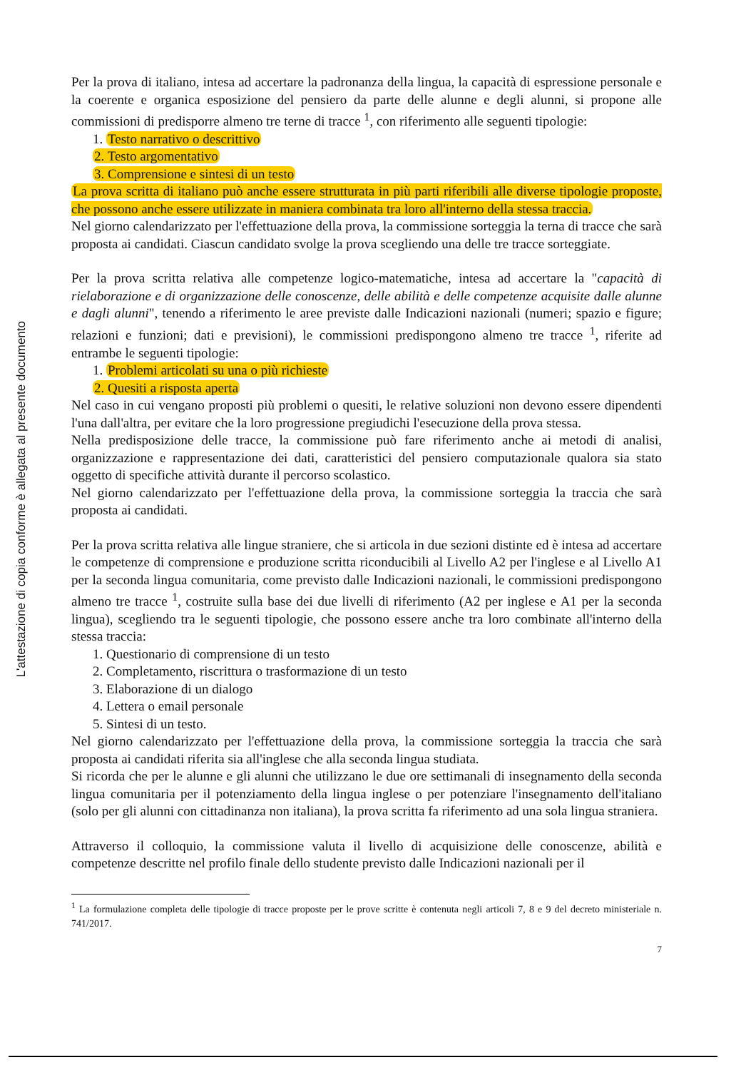L'attestazione di copia conforme è allegata al presente documento
Per la prova di italiano, intesa ad accertare la padronanza della lingua, la capacità di espressione personale e la coerente e organica esposizione del pensiero da parte delle alunne e degli alunni, si propone alle commissioni di predisporre almeno tre terne di tracce <sup>1</sup>, con riferimento alle seguenti tipologie:
1. Testo narrativo o descrittivo
2. Testo argomentativo
3. Comprensione e sintesi di un testo
La prova scritta di italiano può anche essere strutturata in più parti riferibili alle diverse tipologie proposte, che possono anche essere utilizzate in maniera combinata tra loro all'interno della stessa traccia.
Nel giorno calendarizzato per l'effettuazione della prova, la commissione sorteggia la terna di tracce che sarà proposta ai candidati. Ciascun candidato svolge la prova scegliendo una delle tre tracce sorteggiate.
Per la prova scritta relativa alle competenze logico-matematiche, intesa ad accertare la "capacità di rielaborazione e di organizzazione delle conoscenze, delle abilità e delle competenze acquisite dalle alunne e dagli alunni", tenendo a riferimento le aree previste dalle Indicazioni nazionali (numeri; spazio e figure; relazioni e funzioni; dati e previsioni), le commissioni predispongono almeno tre tracce <sup>1</sup>, riferite ad entrambe le seguenti tipologie:
1. Problemi articolati su una o più richieste
2. Quesiti a risposta aperta
Nel caso in cui vengano proposti più problemi o quesiti, le relative soluzioni non devono essere dipendenti l'una dall'altra, per evitare che la loro progressione pregiudichi l'esecuzione della prova stessa.
Nella predisposizione delle tracce, la commissione può fare riferimento anche ai metodi di analisi, organizzazione e rappresentazione dei dati, caratteristici del pensiero computazionale qualora sia stato oggetto di specifiche attività durante il percorso scolastico.
Nel giorno calendarizzato per l'effettuazione della prova, la commissione sorteggia la traccia che sarà proposta ai candidati.
Per la prova scritta relativa alle lingue straniere, che si articola in due sezioni distinte ed è intesa ad accertare le competenze di comprensione e produzione scritta riconducibili al Livello A2 per l'inglese e al Livello A1 per la seconda lingua comunitaria, come previsto dalle Indicazioni nazionali, le commissioni predispongono almeno tre tracce <sup>1</sup>, costruite sulla base dei due livelli di riferimento (A2 per inglese e A1 per la seconda lingua), scegliendo tra le seguenti tipologie, che possono essere anche tra loro combinate all'interno della stessa traccia:
1. Questionario di comprensione di un testo
2. Completamento, riscrittura o trasformazione di un testo
3. Elaborazione di un dialogo
4. Lettera o email personale
5. Sintesi di un testo.
Nel giorno calendarizzato per l'effettuazione della prova, la commissione sorteggia la traccia che sarà proposta ai candidati riferita sia all'inglese che alla seconda lingua studiata.
Si ricorda che per le alunne e gli alunni che utilizzano le due ore settimanali di insegnamento della seconda lingua comunitaria per il potenziamento della lingua inglese o per potenziare l'insegnamento dell'italiano (solo per gli alunni con cittadinanza non italiana), la prova scritta fa riferimento ad una sola lingua straniera.
Attraverso il colloquio, la commissione valuta il livello di acquisizione delle conoscenze, abilità e competenze descritte nel profilo finale dello studente previsto dalle Indicazioni nazionali per il
<sup>1</sup> La formulazione completa delle tipologie di tracce proposte per le prove scritte è contenuta negli articoli 7, 8 e 9 del decreto ministeriale n. 741/2017.
7